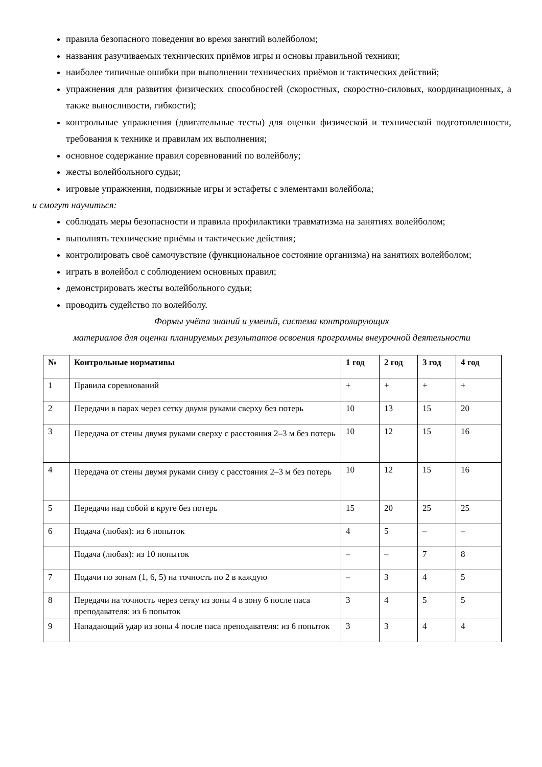правила безопасного поведения во время занятий волейболом;
названия разучиваемых технических приёмов игры и основы правильной техники;
наиболее типичные ошибки при выполнении технических приёмов и тактических действий;
упражнения для развития физических способностей (скоростных, скоростно-силовых, координационных, а также выносливости, гибкости);
контрольные упражнения (двигательные тесты) для оценки физической и технической подготовленности, требования к технике и правилам их выполнения;
основное содержание правил соревнований по волейболу;
жесты волейбольного судьи;
игровые упражнения, подвижные игры и эстафеты с элементами волейбола;
и смогут научиться:
соблюдать меры безопасности и правила профилактики травматизма на занятиях волейболом;
выполнять технические приёмы и тактические действия;
контролировать своё самочувствие (функциональное состояние организма) на занятиях волейболом;
играть в волейбол с соблюдением основных правил;
демонстрировать жесты волейбольного судьи;
проводить судейство по волейболу.
Формы учёта знаний и умений, система контролирующих
материалов для оценки планируемых результатов освоения программы внеурочной деятельности
| № | Контрольные нормативы | 1 год | 2 год | 3 год | 4 год |
| --- | --- | --- | --- | --- | --- |
| 1 | Правила соревнований | + | + | + | + |
| 2 | Передачи в парах через сетку двумя руками сверху без потерь | 10 | 13 | 15 | 20 |
| 3 | Передача от стены двумя руками сверху с расстояния 2–3 м без потерь | 10 | 12 | 15 | 16 |
| 4 | Передача от стены двумя руками снизу с расстояния 2–3 м без потерь | 10 | 12 | 15 | 16 |
| 5 | Передачи над собой в круге без потерь | 15 | 20 | 25 | 25 |
| 6 | Подача (любая): из 6 попыток | 4 | 5 | – | – |
| | Подача (любая): из 10 попыток | – | – | 7 | 8 |
| 7 | Подачи по зонам (1, 6, 5) на точность по 2 в каждую | – | 3 | 4 | 5 |
| 8 | Передачи на точность через сетку из зоны 4 в зону 6 после паса преподавателя: из 6 попыток | 3 | 4 | 5 | 5 |
| 9 | Нападающий удар из зоны 4 после паса преподавателя: из 6 попыток | 3 | 3 | 4 | 4 |